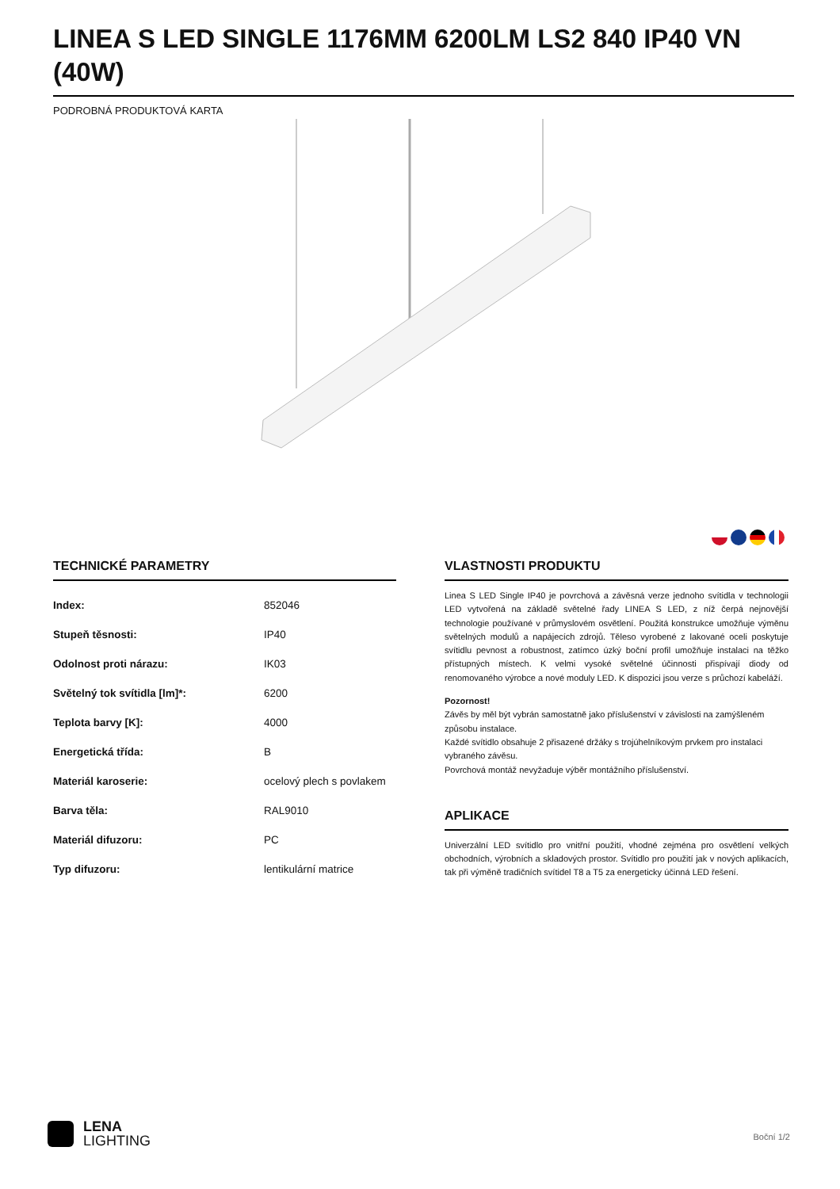LINEA S LED SINGLE 1176MM 6200LM LS2 840 IP40 VN (40W)
PODROBNÁ PRODUKTOVÁ KARTA
TECHNICKÉ PARAMETRY
| Index: | 852046 |
| Stupeň těsnosti: | IP40 |
| Odolnost proti nárazu: | IK03 |
| Světelný tok svítidla [lm]*: | 6200 |
| Teplota barvy [K]: | 4000 |
| Energetická třída: | B |
| Materiál karoserie: | ocelový plech s povlakem |
| Barva těla: | RAL9010 |
| Materiál difuzoru: | PC |
| Typ difuzoru: | lentikulární matrice |
VLASTNOSTI PRODUKTU
Linea S LED Single IP40 je povrchová a závěsná verze jednoho svítidla v technologii LED vytvořená na základě světelné řady LINEA S LED, z níž čerpá nejnovější technologie používané v průmyslovém osvětlení. Použitá konstrukce umožňuje výměnu světelných modulů a napájecích zdrojů. Těleso vyrobené z lakované oceli poskytuje svítidlu pevnost a robustnost, zatímco úzký boční profil umožňuje instalaci na těžko přístupných místech. K velmi vysoké světelné účinnosti přispívají diody od renomovaného výrobce a nové moduly LED. K dispozici jsou verze s průchozí kabeláží.
Pozornost!
Závěs by měl být vybrán samostatně jako příslušenství v závislosti na zamýšleném způsobu instalace.
Každé svítidlo obsahuje 2 přisazené držáky s trojúhelníkovým prvkem pro instalaci vybraného závěsu.
Povrchová montáž nevyžaduje výběr montážního příslušenství.
APLIKACE
Univerzální LED svítidlo pro vnitřní použití, vhodné zejména pro osvětlení velkých obchodních, výrobních a skladových prostor. Svítidlo pro použití jak v nových aplikacích, tak při výměně tradičních svítidel T8 a T5 za energeticky účinná LED řešení.
LENA
LIGHTING
Boční 1/2